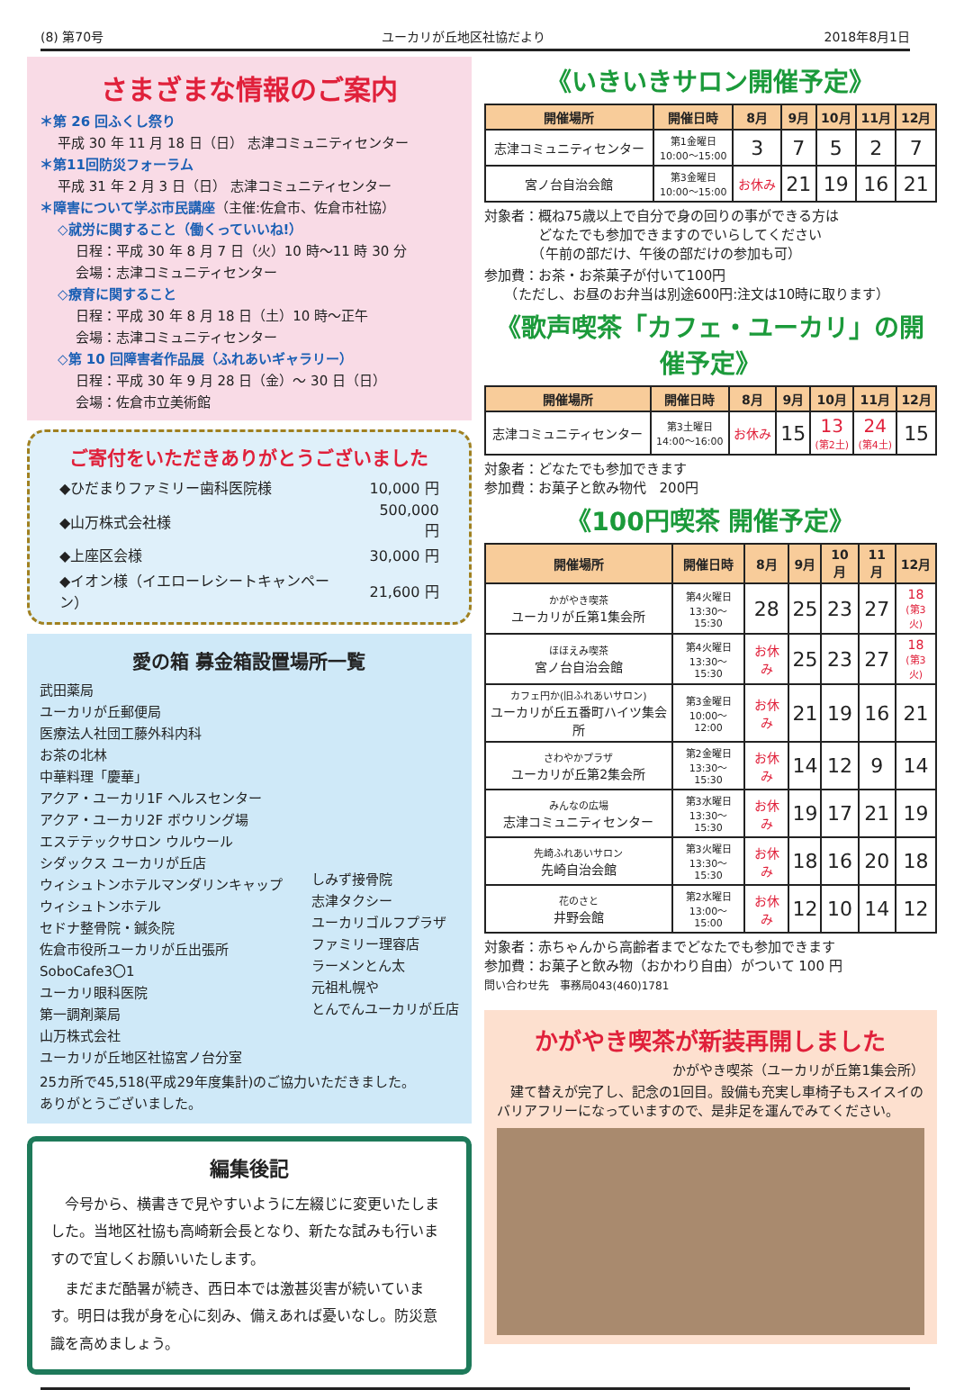(8) 第70号 ユーカリが丘地区社協だより 2018年8月1日
さまざまな情報のご案内
＊第 26 回ふくし祭り
平成 30 年 11 月 18 日（日） 志津コミュニティセンター
＊第11回防災フォーラム
平成 31 年 2 月 3 日（日） 志津コミュニティセンター
＊障害について学ぶ市民講座（主催:佐倉市、佐倉市社協）
◇就労に関すること（働くっていいね!）
日程：平成 30 年 8 月 7 日（火）10 時～11 時 30 分
会場：志津コミュニティセンター
◇療育に関すること
日程：平成 30 年 8 月 18 日（土）10 時～正午
会場：志津コミュニティセンター
◇第 10 回障害者作品展（ふれあいギャラリー）
日程：平成 30 年 9 月 28 日（金）～ 30 日（日）
会場：佐倉市立美術館
ご寄付をいただきありがとうございました
| ◆ひだまりファミリー歯科医院様 | 10,000 円 |
| ◆山万株式会社様 | 500,000 円 |
| ◆上座区会様 | 30,000 円 |
| ◆イオン様（イエローレシートキャンペーン） | 21,600 円 |
愛の箱 募金箱設置場所一覧
武田薬局
ユーカリが丘郵便局
医療法人社団工藤外科内科
お茶の北林
中華料理「慶華」
アクア・ユーカリ1F ヘルスセンター
アクア・ユーカリ2F ボウリング場
エステテックサロン ウルウール
シダックス ユーカリが丘店
ウィシュトンホテルマンダリンキャップ
ウィシュトンホテル
セドナ整骨院・鍼灸院
佐倉市役所ユーカリが丘出張所
SoboCafe3〇1
ユーカリ眼科医院
第一調剤薬局
山万株式会社
ユーカリが丘地区社協宮ノ台分室
しみず接骨院
志津タクシー
ユーカリゴルフプラザ
ファミリー理容店
ラーメンとん太
元祖札幌や
とんでんユーカリが丘店
25カ所で45,518(平成29年度集計)のご協力いただきました。
ありがとうございました。
編集後記
　今号から、横書きで見やすいように左綴じに変更いたしました。当地区社協も高崎新会長となり、新たな試みも行いますので宜しくお願いいたします。
　まだまだ酷暑が続き、西日本では激甚災害が続いています。明日は我が身を心に刻み、備えあれば憂いなし。防災意識を高めましょう。
《いきいきサロン開催予定》
| 開催場所 | 開催日時 | 8月 | 9月 | 10月 | 11月 | 12月 |
| --- | --- | --- | --- | --- | --- | --- |
| 志津コミュニティセンター | 第1金曜日 10:00～15:00 | 3 | 7 | 5 | 2 | 7 |
| 宮ノ台自治会館 | 第3金曜日 10:00～15:00 | お休み | 21 | 19 | 16 | 21 |
対象者：概ね75歳以上で自分で身の回りの事ができる方は
　　　　どなたでも参加できますのでいらしてください
　　　　（午前の部だけ、午後の部だけの参加も可）
参加費：お茶・お茶菓子が付いて100円
　　（ただし、お昼のお弁当は別途600円:注文は10時に取ります）
《歌声喫茶「カフェ・ユーカリ」の開催予定》
| 開催場所 | 開催日時 | 8月 | 9月 | 10月 | 11月 | 12月 |
| --- | --- | --- | --- | --- | --- | --- |
| 志津コミュニティセンター | 第3土曜日 14:00～16:00 | お休み | 15 | 13 (第2土) | 24 (第4土) | 15 |
対象者：どなたでも参加できます
参加費：お菓子と飲み物代　200円
《100円喫茶 開催予定》
| 開催場所 | 開催日時 | 8月 | 9月 | 10月 | 11月 | 12月 |
| --- | --- | --- | --- | --- | --- | --- |
| かがやき喫茶 ユーカリが丘第1集会所 | 第4火曜日 13:30～15:30 | 28 | 25 | 23 | 27 | 18 (第3火) |
| ほほえみ喫茶 宮ノ台自治会館 | 第4火曜日 13:30～15:30 | お休み | 25 | 23 | 27 | 18 (第3火) |
| カフェ円か(旧ふれあいサロン) ユーカリが丘五番町ハイツ集会所 | 第3金曜日 10:00～12:00 | お休み | 21 | 19 | 16 | 21 |
| さわやかプラザ ユーカリが丘第2集会所 | 第2金曜日 13:30～15:30 | お休み | 14 | 12 | 9 | 14 |
| みんなの広場 志津コミュニティセンター | 第3水曜日 13:30～15:30 | お休み | 19 | 17 | 21 | 19 |
| 先崎ふれあいサロン 先崎自治会館 | 第3火曜日 13:30～15:30 | お休み | 18 | 16 | 20 | 18 |
| 花のさと 井野会館 | 第2水曜日 13:00～15:00 | お休み | 12 | 10 | 14 | 12 |
対象者：赤ちゃんから高齢者までどなたでも参加できます
参加費：お菓子と飲み物（おかわり自由）がついて 100 円
問い合わせ先　事務局043(460)1781
かがやき喫茶が新装再開しました
かがやき喫茶（ユーカリが丘第1集会所）
　建て替えが完了し、記念の1回目。設備も充実し車椅子もスイスイのバリアフリーになっていますので、是非足を運んでみてください。